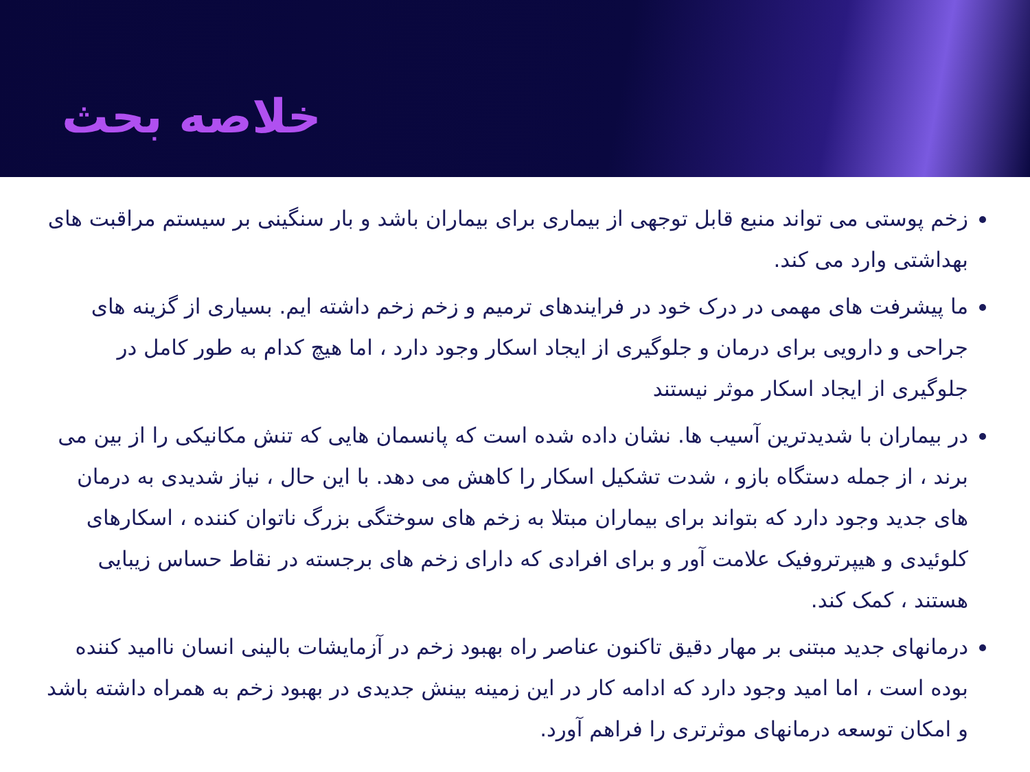خلاصه بحث
زخم پوستی می تواند منبع قابل توجهی از بیماری برای بیماران باشد و بار سنگینی بر سیستم مراقبت های بهداشتی وارد می کند.
ما پیشرفت های مهمی در درک خود در فرایندهای ترمیم و زخم زخم داشته ایم. بسیاری از گزینه های جراحی و دارویی برای درمان و جلوگیری از ایجاد اسکار وجود دارد ، اما هیچ کدام به طور کامل در جلوگیری از ایجاد اسکار موثر نیستند
در بیماران با شدیدترین آسیب ها. نشان داده شده است که پانسمان هایی که تنش مکانیکی را از بین می برند ، از جمله دستگاه بازو ، شدت تشکیل اسکار را کاهش می دهد. با این حال ، نیاز شدیدی به درمان های جدید وجود دارد که بتواند برای بیماران مبتلا به زخم های سوختگی بزرگ ناتوان کننده ، اسکارهای کلوئیدی و هیپرتروفیک علامت آور و برای افرادی که دارای زخم های برجسته در نقاط حساس زیبایی هستند ، کمک کند.
درمانهای جدید مبتنی بر مهار دقیق تاکنون عناصر راه بهبود زخم در آزمایشات بالینی انسان ناامید کننده بوده است ، اما امید وجود دارد که ادامه کار در این زمینه بینش جدیدی در بهبود زخم به همراه داشته باشد و امکان توسعه درمانهای موثرتری را فراهم آورد.